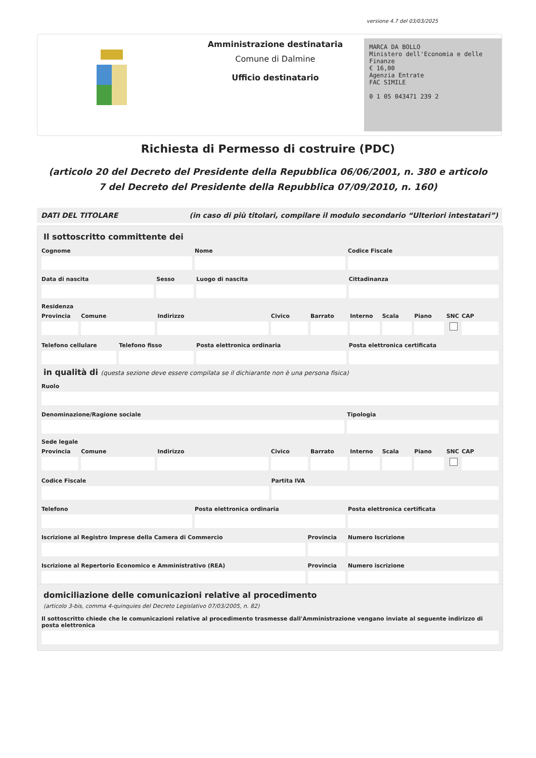versione 4.7 del 03/03/2025
Amministrazione destinataria
Comune di Dalmine
Ufficio destinatario
MARCA DA BOLLO
Ministero dell'Economia e delle Finanze
€ 16,00
Agenzia Entrate
FAC SIMILE
0 1 05 043471 239 2
Richiesta di Permesso di costruire (PDC)
(articolo 20 del Decreto del Presidente della Repubblica 06/06/2001, n. 380 e articolo 7 del Decreto del Presidente della Repubblica 07/09/2010, n. 160)
DATI DEL TITOLARE (in caso di più titolari, compilare il modulo secondario “Ulteriori intestatari”)
Il sottoscritto committente dei
Cognome Nome Codice Fiscale
Data di nascita Sesso Luogo di nascita Cittadinanza
Residenza
Provincia Comune Indirizzo Civico Barrato Interno Scala Piano SNC CAP
Telefono cellulare Telefono fisso Posta elettronica ordinaria Posta elettronica certificata
in qualità di (questa sezione deve essere compilata se il dichiarante non è una persona fisica)
Ruolo
Denominazione/Ragione sociale Tipologia
Sede legale
Provincia Comune Indirizzo Civico Barrato Interno Scala Piano SNC CAP
Codice Fiscale Partita IVA
Telefono Posta elettronica ordinaria Posta elettronica certificata
Iscrizione al Registro Imprese della Camera di Commercio
Provincia Numero Iscrizione
Iscrizione al Repertorio Economico e Amministrativo (REA)
Provincia Numero iscrizione
domiciliazione delle comunicazioni relative al procedimento
(articolo 3-bis, comma 4-quinquies del Decreto Legislativo 07/03/2005, n. 82)
Il sottoscritto chiede che le comunicazioni relative al procedimento trasmesse dall'Amministrazione vengano inviate al seguente indirizzo di posta elettronica